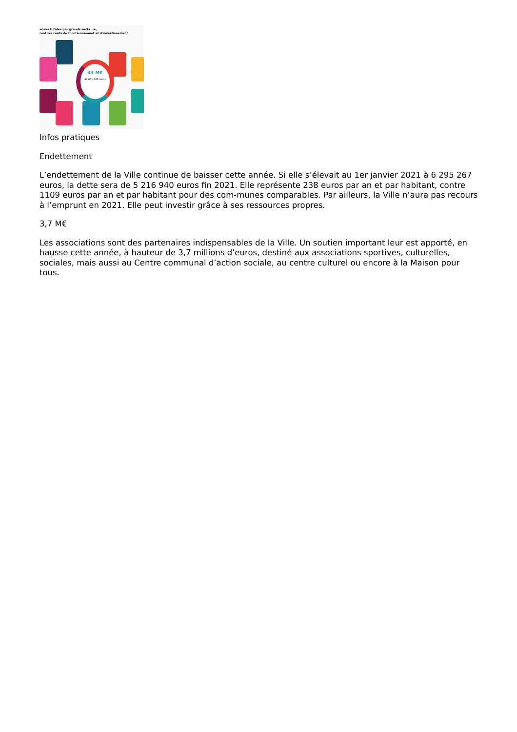enses totales par grands secteurs,
rant les coûts de fonctionnement et d'investissement
43 M€
42 661 385 euros
Infos pratiques
Endettement
L’endettement de la Ville continue de baisser cette année. Si elle s’élevait au 1er janvier 2021 à 6 295 267 euros, la dette sera de 5 216 940 euros fin 2021. Elle représente 238 euros par an et par habitant, contre 1109 euros par an et par habitant pour des com-munes comparables. Par ailleurs, la Ville n’aura pas recours à l’emprunt en 2021. Elle peut investir grâce à ses ressources propres.
3,7 M€
Les associations sont des partenaires indispensables de la Ville. Un soutien important leur est apporté, en hausse cette année, à hauteur de 3,7 millions d’euros, destiné aux associations sportives, culturelles, sociales, mais aussi au Centre communal d’action sociale, au centre culturel ou encore à la Maison pour tous.